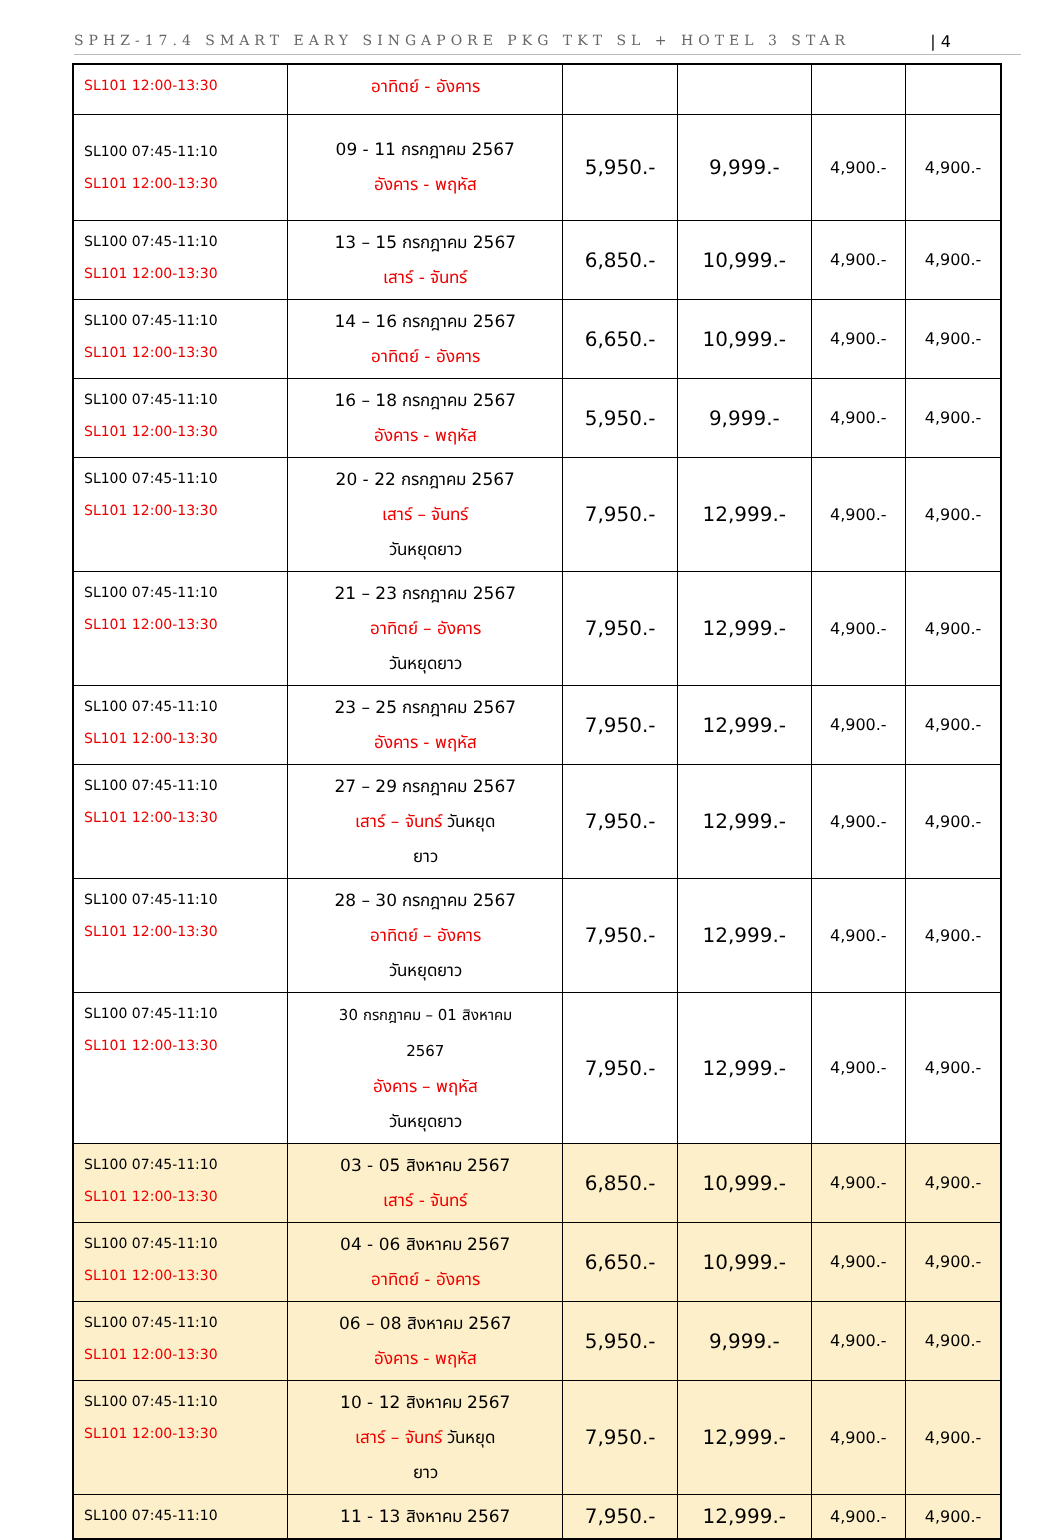SPHZ-17.4 SMART EARY SINGAPORE PKG TKT SL + HOTEL 3 STAR | 4
| SL101 12:00-13:30 | อาทิตย์ - อังคาร | | | | |
| SL100 07:45-11:10 SL101 12:00-13:30 | 09 - 11 กรกฎาคม 2567 อังคาร - พฤหัส | 5,950.- | 9,999.- | 4,900.- | 4,900.- |
| SL100 07:45-11:10 SL101 12:00-13:30 | 13 – 15 กรกฎาคม 2567 เสาร์ - จันทร์ | 6,850.- | 10,999.- | 4,900.- | 4,900.- |
| SL100 07:45-11:10 SL101 12:00-13:30 | 14 – 16 กรกฎาคม 2567 อาทิตย์ - อังคาร | 6,650.- | 10,999.- | 4,900.- | 4,900.- |
| SL100 07:45-11:10 SL101 12:00-13:30 | 16 – 18 กรกฎาคม 2567 อังคาร - พฤหัส | 5,950.- | 9,999.- | 4,900.- | 4,900.- |
| SL100 07:45-11:10 SL101 12:00-13:30 | 20 - 22 กรกฎาคม 2567 เสาร์ – จันทร์ วันหยุดยาว | 7,950.- | 12,999.- | 4,900.- | 4,900.- |
| SL100 07:45-11:10 SL101 12:00-13:30 | 21 – 23 กรกฎาคม 2567 อาทิตย์ – อังคาร วันหยุดยาว | 7,950.- | 12,999.- | 4,900.- | 4,900.- |
| SL100 07:45-11:10 SL101 12:00-13:30 | 23 – 25 กรกฎาคม 2567 อังคาร - พฤหัส | 7,950.- | 12,999.- | 4,900.- | 4,900.- |
| SL100 07:45-11:10 SL101 12:00-13:30 | 27 – 29 กรกฎาคม 2567 เสาร์ – จันทร์ วันหยุด ยาว | 7,950.- | 12,999.- | 4,900.- | 4,900.- |
| SL100 07:45-11:10 SL101 12:00-13:30 | 28 – 30 กรกฎาคม 2567 อาทิตย์ – อังคาร วันหยุดยาว | 7,950.- | 12,999.- | 4,900.- | 4,900.- |
| SL100 07:45-11:10 SL101 12:00-13:30 | 30 กรกฎาคม – 01 สิงหาคม 2567 อังคาร – พฤหัส วันหยุดยาว | 7,950.- | 12,999.- | 4,900.- | 4,900.- |
| SL100 07:45-11:10 SL101 12:00-13:30 | 03 - 05 สิงหาคม 2567 เสาร์ - จันทร์ | 6,850.- | 10,999.- | 4,900.- | 4,900.- |
| SL100 07:45-11:10 SL101 12:00-13:30 | 04 - 06 สิงหาคม 2567 อาทิตย์ - อังคาร | 6,650.- | 10,999.- | 4,900.- | 4,900.- |
| SL100 07:45-11:10 SL101 12:00-13:30 | 06 – 08 สิงหาคม 2567 อังคาร - พฤหัส | 5,950.- | 9,999.- | 4,900.- | 4,900.- |
| SL100 07:45-11:10 SL101 12:00-13:30 | 10 - 12 สิงหาคม 2567 เสาร์ – จันทร์ วันหยุด ยาว | 7,950.- | 12,999.- | 4,900.- | 4,900.- |
| SL100 07:45-11:10 | 11 - 13 สิงหาคม 2567 | 7,950.- | 12,999.- | 4,900.- | 4,900.- |